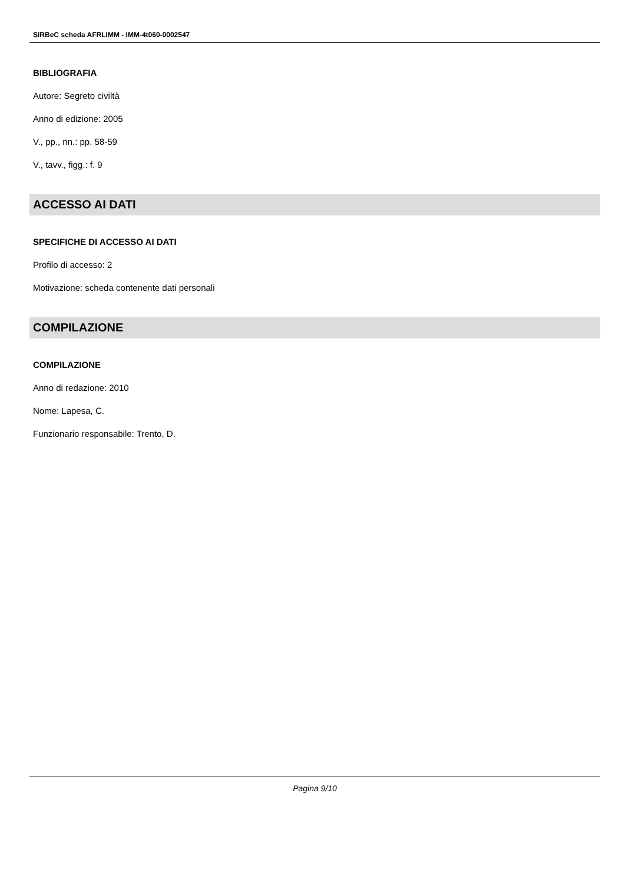SIRBeC scheda AFRLIMM - IMM-4t060-0002547
BIBLIOGRAFIA
Autore: Segreto civiltà
Anno di edizione: 2005
V., pp., nn.: pp. 58-59
V., tavv., figg.: f. 9
ACCESSO AI DATI
SPECIFICHE DI ACCESSO AI DATI
Profilo di accesso: 2
Motivazione: scheda contenente dati personali
COMPILAZIONE
COMPILAZIONE
Anno di redazione: 2010
Nome: Lapesa, C.
Funzionario responsabile: Trento, D.
Pagina 9/10